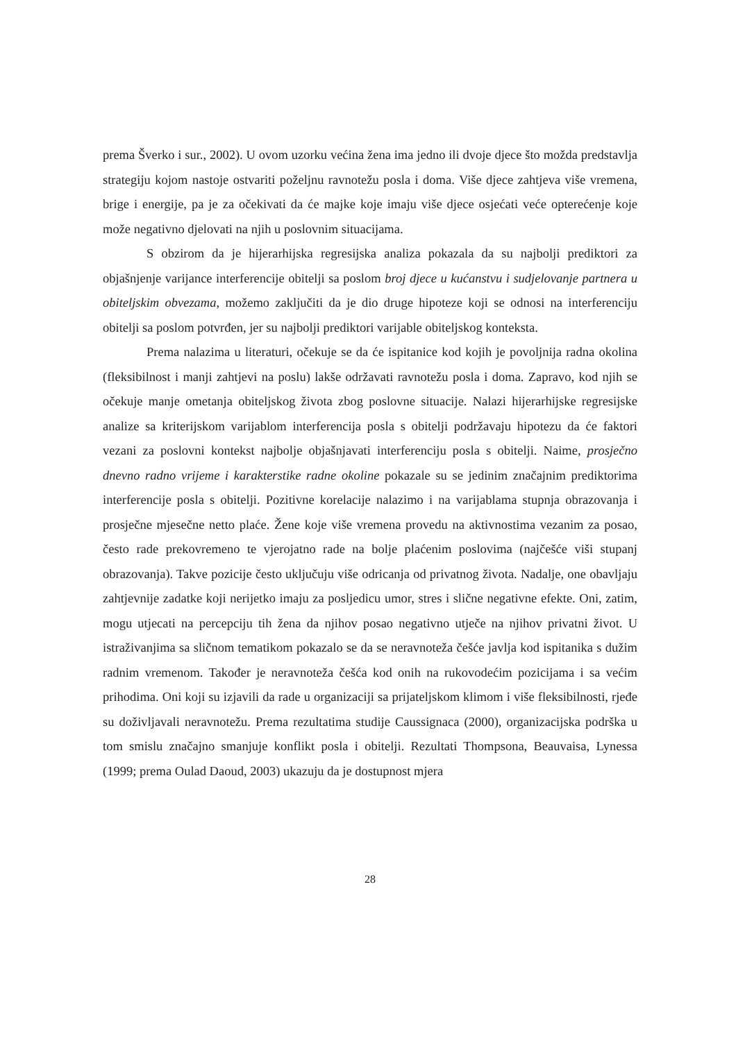prema Šverko i sur., 2002). U ovom uzorku većina žena ima jedno ili dvoje djece što možda predstavlja strategiju kojom nastoje ostvariti poželjnu ravnotežu posla i doma. Više djece zahtjeva više vremena, brige i energije, pa je za očekivati da će majke koje imaju više djece osjećati veće opterećenje koje može negativno djelovati na njih u poslovnim situacijama.
S obzirom da je hijerarhijska regresijska analiza pokazala da su najbolji prediktori za objašnjenje varijance interferencije obitelji sa poslom broj djece u kućanstvu i sudjelovanje partnera u obiteljskim obvezama, možemo zaključiti da je dio druge hipoteze koji se odnosi na interferenciju obitelji sa poslom potvrđen, jer su najbolji prediktori varijable obiteljskog konteksta.
Prema nalazima u literaturi, očekuje se da će ispitanice kod kojih je povoljnija radna okolina (fleksibilnost i manji zahtjevi na poslu) lakše održavati ravnotežu posla i doma. Zapravo, kod njih se očekuje manje ometanja obiteljskog života zbog poslovne situacije. Nalazi hijerarhijske regresijske analize sa kriterijskom varijablom interferencija posla s obitelji podržavaju hipotezu da će faktori vezani za poslovni kontekst najbolje objašnjavati interferenciju posla s obitelji. Naime, prosječno dnevno radno vrijeme i karakterstike radne okoline pokazale su se jedinim značajnim prediktorima interferencije posla s obitelji. Pozitivne korelacije nalazimo i na varijablama stupnja obrazovanja i prosječne mjesečne netto plaće. Žene koje više vremena provedu na aktivnostima vezanim za posao, često rade prekovremeno te vjerojatno rade na bolje plaćenim poslovima (najčešće viši stupanj obrazovanja). Takve pozicije često uključuju više odricanja od privatnog života. Nadalje, one obavljaju zahtjevnije zadatke koji nerijetko imaju za posljedicu umor, stres i slične negativne efekte. Oni, zatim, mogu utjecati na percepciju tih žena da njihov posao negativno utječe na njihov privatni život. U istraživanjima sa sličnom tematikom pokazalo se da se neravnoteža češće javlja kod ispitanika s dužim radnim vremenom. Također je neravnoteža češća kod onih na rukovodećim pozicijama i sa većim prihodima. Oni koji su izjavili da rade u organizaciji sa prijateljskom klimom i više fleksibilnosti, rjeđe su doživljavali neravnotežu. Prema rezultatima studije Caussignaca (2000), organizacijska podrška u tom smislu značajno smanjuje konflikt posla i obitelji. Rezultati Thompsona, Beauvaisa, Lynessa (1999; prema Oulad Daoud, 2003) ukazuju da je dostupnost mjera
28